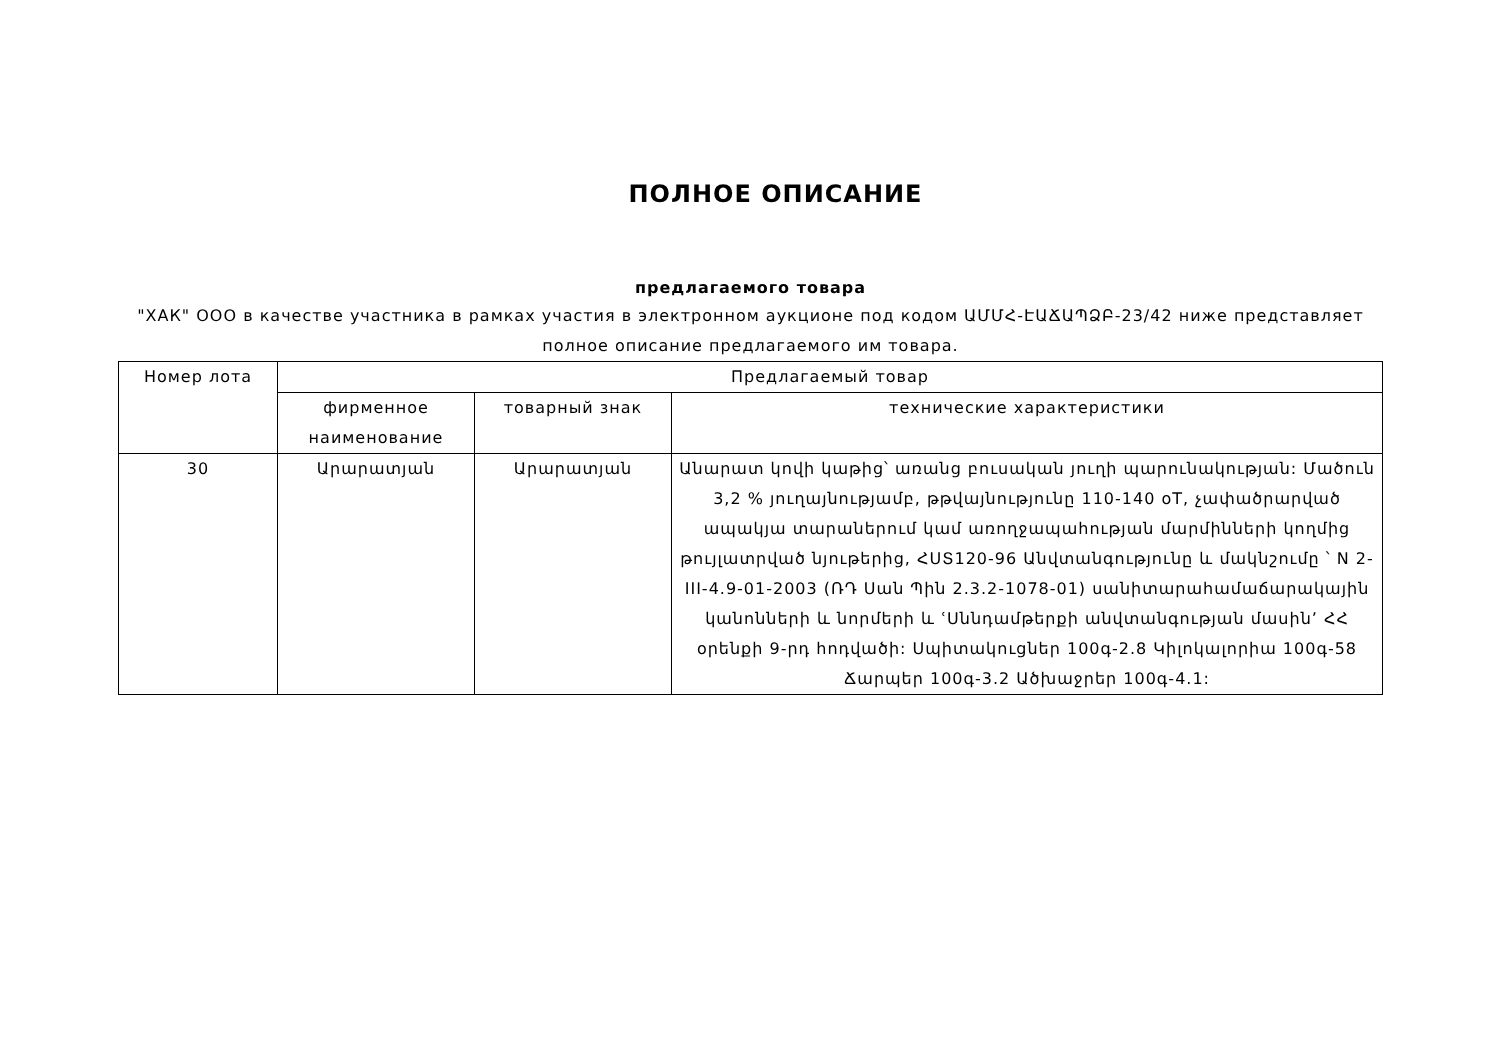ПОЛНОЕ ОПИСАНИЕ
предлагаемого товара
"ХАК" ООО в качестве участника в рамках участия в электронном аукционе под кодом ԱՄՄՀ-ԷԱՃԱՊՁԲ-23/42 ниже представляет полное описание предлагаемого им товара.
| Номер лота | Предлагаемый товар | | |
| --- | --- | --- | --- |
| | фирменное наименование | товарный знак | технические характеристики |
| 30 | Արարատյան | Արարատյան | Անարատ կովի կաթից՝ առանց բուսական յուղի պարունակության: Մածուն 3,2 % յուղայնությամբ, թթվայնությունը 110-140 oT, չափածրարված ապակյա տարաներում կամ առողջապահության մարմինների կողմից թույլատրված նյութերից, ՀՍՏ120-96 Անվտանգությունը և մակնշումը ՝ N 2-III-4.9-01-2003 (ՌԴ Սան Պին 2.3.2-1078-01) սանիտարահամաճարակային կանոնների և նորմերի և ՙՍննդամթերքի անվտանգության մասին՚ ՀՀ օրենքի 9-րդ հոդվածի: Սպիտակուցներ 100գ-2.8 Կիլոկալորիա 100գ-58 Ճարպեր 100գ-3.2 Ածխաջրեր 100գ-4.1: |